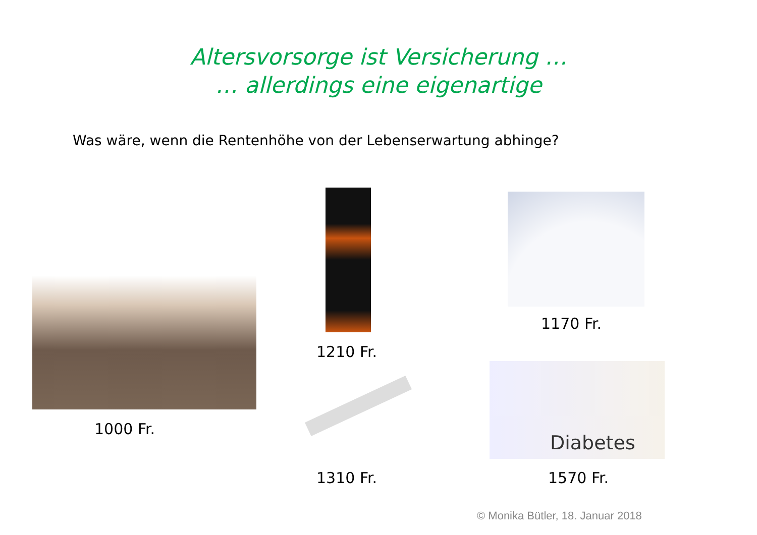Altersvorsorge ist Versicherung …
… allerdings eine eigenartige
Was wäre, wenn die Rentenhöhe von der Lebenserwartung abhinge?
1000 Fr.
1210 Fr.
1310 Fr.
1170 Fr.
Diabetes
1570 Fr.
© Monika Bütler, 18. Januar 2018